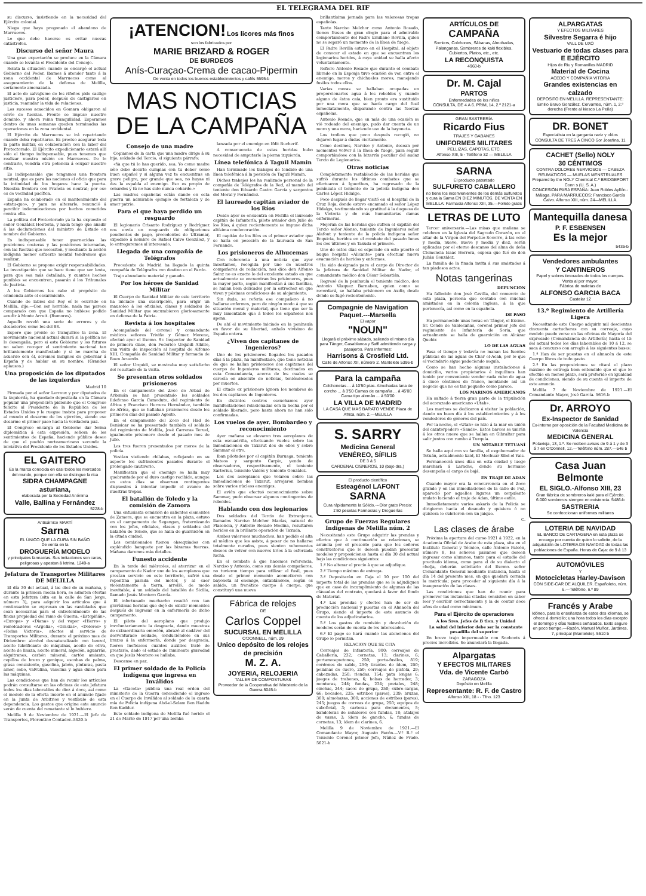EL TELEGRAMA DEL RIF
su discurso, insistiendo en la necesidad del Ejército colonial.
Niega que haya pregonado el abandono de Marruecos.
Lo que debe hacerse es evitar nuevas catástrofes.
Discurso del señor Maura
Una gran expectación se produce en la Cámara cuando se levanta el Presidente del Consejo.
Relata la situación cuando se encargó el actual Gobierno del Poder. Ibamos á atender tanto á la zona occidental de Marruecos como al aseguramiento de la defensa de Melilla, seriamente amenazada.
El acto de salvajismo de los rifeños pide castigo justiciero, para poder, después de castigarles en justicia, reanudar la vida de relaciones.
Los sucesos acaecidos en Gomara obligaron al envío de fuerzas. Pronto se impuso nuestro dominio, y ahora reina tranquilidad. Esperamos dentro de unas semanas queden terminadas las operaciones en la zona occidental.
El Ejército de Marruecos se irá repatriando cuando deba repatriarse. Es preciso asegurar toda la parte militar, en colaboración con la labor del Protectorado. El Ejército expedicionario estará allí sólo el tiempo indispensable, pues tenemos que realizar nuestra misión en Marruecos. De lo contrario, vendría otra potencia á ocupar nuestro sitio.
Es indispensable que tengamos una frontera neutral, que es para las naciones el oficio que para la intimidad de los hogares hace la puerta. Nuestra frontera con Francia es neutral; por eso es de vecindad pacífica.
España ha colaborado en el mantenimiento del «statu-quo», y para no alterarlo, renunció á percibir indemnizaciones por hechos cometidos contra ella.
La política del Protectorado ya la ha expuesto el señor González Hontoria, y nada tengo que añadir á las declaraciones del ministro de Estado en nombre del Gobierno.
Es indispensable tener guarnecidas las posiciones costeras y las posiciones internadas, con las fuerzas que necesiten, y mediante la acción indígena menor esfuerzo mental tendremos que realizar.
El Gobierno se propone exigir responsabilidades. La investigación que se hace tiene que ser lenta, para que sea más detallada, y cuantos hechos punibles se encuentren, pasarán á los Tribunales de Justicia.
A los Gobiernos les cabe el propósito de enmienda ante el escarmiento.
Cuando de labios del Rey oí lo ocurrido en Melilla, dije:—Con ser horrible, nada me parece comparado con que España no hubiese podido acudir á Monte Arruit. (Rumores).
Aquello reveló una serie de errores y de desaciertos como los del 98.
Espero que pronto se tranquilice la zona. El movimiento nacional actual durará si la política no lo desengaña, pero si este Gobierno y los futuros no saben recoger el sentimiento nacional tan brillantemente manifestado y si no marcha de acuerdo con él, seremos indignos de gobernar á España y de hablar en su nombre. (Grandes aplausos.)
Una proposición de los diputados de las izquierdas
Madrid 10
Firmada por el señor Lerroux y por diputados de la izquierda, ha quedado depositada en la Cámara popular una proposición pidiendo que el Congreso felicite al Presidente de la República de los Estados Unidos y le ruegue insista para proponer al mundo el desarme de los ejércitos, siendo ese desarme el primer paso hacia la verdadera paz.
El Congreso encarga al Gobierno dar forma diplomática á esta expresión, señora de los sentimientos de España, haciendo público deseo de que el pueblo norteamericano secunde la iniciativa del Presidente de los Estados Unidos.
EL GAITERO
Es la marca conocida en casi todos los mercados del mundo, porque con ella se distingue la rica
SIDRA CHAMPAGNE asturiana,
elaborada por la Sociedad Anónima
Valle, Ballina y Fernández
5228-b
Antisárnico MARTÍ
Sarna
EL ÚNICO QUE LA CURA SIN BAÑO
De venta en la
DROGUERÍA MODELO
y principales farmacias. Sus imitaciones son caras, peligrosas y apestan á letrina. 1249-a
Jefatura de Transportes Militares DE MELILLA
El día 30 del actual, á las diez de su mañana, y durante la primera media hora, se admiten ofertas en esta Jefatura (sita en la calle de San Jorge, número 3), para adquirir los artículos que á continuación se expresan en las cantidades que sean necesarias para el entretenimiento de las fincas propiedad del ramo de Guerra, «Estopiñán», «Europa» y «Diana» y del vapor «Hierro» y remolcadores «Argelia», «Gracias», «Dolores» y «Reina Victoria», afectos al servicio de Transportes Militares, durante el próximo mes de Diciembre: alcohol desnaturalizado con benzol, aceite lubrificante de máquinas, aceite de oliva, aceite de linaza, aceite mineral, algodón, aguarrás, alquitranes, carbón mineral, cartón amianto, cepillos de brezo y genique, escobas de palma, grasa consistente, gasolina, jabón, pinturas, pasta amor, sebo, valvulina, vaselina y agua dulce para las máquinas.
Las condiciones que han de reunir los artículos podrán consultarse en las oficinas de esta Jefatura todos los días laborables de diez á doce, así como el modelo de la oferta inserto en el anuncio fijado en la Junta de Arbitrios y vestíbulo de esta dependencia. Los gastos que origine este anuncio serán de cuenta del rematante si lo hubiere.
Melilla 9 de Noviembre de 1921.—El Jefe de Transportes, Florentino Contador.-5430-b
¡ATENCION! Los licores más finos
son los fabricados por
MARIE BRIZARD & ROGER
DE BURDEOS
Anís-Curaçao-Crema de cacao-Pipermin
De venta en todos los buenos establecimientos y cafés 5595-b
MAS NOTICIAS
DE LA CAMPAÑA
Consejo de una madre
Copiamos de la carta que una madre dirige á su hijo, soldado del Tercio, el siguiente párrafo:
«Ya que tú lo has querido, sea. Yo como madre sólo debo decirte cumplas con tu deber como buen español y si alguna vez te encuentras en grave peligro, por grande que sea, no huyas ni des la espalda al enemigo. Eso es propio de cobardes y tú no has sido nunca cobarde.»
Las madres españolas están dando en esta guerra un admirable ejemplo de fortaleza y de amor patrio.
Para el que haya perdido un resguardo
El legionario Crisanto Rodríguez y Rodríguez nos envía un resguardo de obligaciones pendientes de pago, procedentes de Ultramar, expedido á nombre de Rafael Calvo González, y lo entregaremos al interesado.
Llegada de una compañía de Telégrafos
Procedente de Madrid ha llegado la quinta compañía de Telégrafos con destino en el Pardo.
Trajo abundante material y ganado.
Por los héroes de Sanidad Militar
El Cuerpo de Sanidad Militar de este territorio ha iniciado una suscripción, para erigir un mausoleo á los oficiales, clases y soldados de Sanidad Militar que sucumbieron gloriosamente en defensa de la Patria.
Revista á los hospitales
Acompañado del coronel y comandante médicos señores Triviño y Gómez Moreno, efectuó ayer el Excmo. Sr. Inspector de Sanidad de primera clase, don Federico Urquidi Albillo, una visita de inspección al hospital de Alfonso XIII, Compañía de Sanidad Militar y farmacia de Buen Acuerdo.
El señor Urquidi, se mostraba muy satisfecho del resultado de la visita.
Se presentan otros soldados prisioneros
En el campamento del Zoco de Arbaá de Arkemán se han presentado los soldados Ildefonso García Camoduto, del regimiento de Africa y Francisco Herrera Hernández, también de Africa, que se hallaban prisioneros desde los primeros días del pasado Agosto.
En el campamento del Zoco del Had de Benisicar se ha presentado también el soldado del regimiento de Melilla, José Carreras Teruel, igualmente prisionero desde el pasado mes de Julio.
Los tres fueron presentados por moros de la policía.
Vestían vistiendo chilabas, reflejando en su aspecto los sufrimientos pasados durante el prolongado cautiverio.
Manifiestan que el enemigo se halla muy quebrantado por el duro castigo recibido, aunque en estos días se observan contingentes dispuestos á intentar impedir el avance de nuestras tropas.
El batallón de Toledo y la comisión de Zamora
Una entusiasta comisión de salientes elementos de Zamora, que se encuentra en la plaza, estuvo en el campamento de Segangan, fraternizando con los jefes, oficiales, clases y soldados del batallón de Toledo, que se halla de guarnición en la citada ciudad.
Los comisionados fueron obsequiados con espléndido banquete por las bizarras fuerzas. Mañana daremos más detalles.
Funesto accidente
En la tarde del miércoles, al aterrizar en el campamento de Nador uno de los aeroplanos que prestan servicio en este territorio, sufrió una repentina parada del motor, y al caer violentamente á tierra, arrolló, de modo inevitable, á un soldado del batallón de Sicilia, llamado Jesús Montero García.
El infortunado muchacho resultó con tan gravísimas heridas que dejó de existir momentos después de ingresar en la enfermería de dicho campamento.
El piloto del aeroplano que produjo involuntariamente la desgracia, dando muestras de extraordinaria emoción, abrazó al cadáver del desventurado soldado, conduciéndole en sus brazos á la enfermería, donde por desgracia, fueron ineficaces cuantos auxilios trató de prestarle, dado el estado de inminente gravedad en que Jesús Montero se hallaba.
Descanse en paz.
El primer soldado de la Policía indígena que ingresa en Inválidos
La «Gaceta» publica una real orden del ministerio de la Guerra concediendo el ingreso en el Cuerpo de Inválidos al soldado de la cuarta mía de Policía indígena Abd-el-Selam Ben Haddu Ben Kaddur.
Este soldado indígena de Melilla fué herido el 21 de Marzo de 1917 por una bomba
lanzada por el enemigo en Ifdit Bucherif.
A consecuencia de estas heridas hubo necesidad de amputarle la pierna izquierda.
Línea telefónica á Taguil Mamin
Han terminado los trabajos de tendido de una línea telefónica á la posición de Taguil Mamin.
Dichos trabajos los ha realizado personal de la compañía de Telégrafos de la Red, al mando del teniente don Eduardo Castro García y sargentos del Moral y Fernández.
El laureado capitán aviador de los Ríos
Desde ayer se encuentra en Melilla el laureado capitán de Infantería, piloto aviador don Julio de los Ríos, á quien recientemente se impuso dicha altísima condecoración.
El capitán de los Ríos es el primer aviador que se halla en posesión de la laureada de San Fernando.
Los prisioneros de Alhucemas
Con referencia á una noticia que ayer insertamos, recogida por uno de nuestros compañeros de redacción, nos dice don Alfonso Sainz no es exacto lo del excelente estado en que actualmente se encuentran los prisioneros, pues la mayor parte, según manifiestan á sus familias, se hallan bien delicados por la estrechez en que viven y pésimas condiciones de su alojamiento.
Sin duda, se refería ese compañero á no hallarse enfermos, pero de ningún modo á que su situación moral y material, que tiene que ser la muy lamentable que á todos los españoles nos apena.
De ahí el movimiento iniciado en la península en favor de su libertad, anhelo vivísimo de España entera.
¿Viven dos capitanes de Ingenieros?
Uno de los prisioneros llegados los pasados días á la plaza, ha manifestado, que tiene noticias de que se hallan prisioneros dos capitanes del cuerpo de Ingenieros militares, destinados en esta Comandancia, acerca de los cuales se carecía en absoluto de noticias, teniéndoseles por muertos.
El citado ex prisionero ignora los nombres de los dos capitanes de Ingenieros.
En distintos centros escuchamos ayer manifestaciones relacionadas con la hecha por el soldado liberado, pero hasta ahora no han sido confirmadas.
Los vuelos de ayer. Bombardeo y reconocimiento
Ayer mañana se elevaron tres aeroplanos de esta escuadrilla, efectuando vuelos sobre las inmediaciones de Taxarut dos de ellos y sobre Sammar el otro.
Iban pilotados por el capitán Buruaga, teniente Mateos y sargento Carpio, yendo de observadores, respectivamente, el teniente Sartorius, teniente Valdés y teniente González.
Los dos aeroplanos que volaron sobre las inmediaciones de Taxarut, arrojaron bombas sobre varios núcleos enemigos.
El avión que efectuó reconocimiento sobre Sammar, pudo observar algunos contingentes de rebeldes.
Hablando con dos legionarios
Dos soldados del Tercio de Extranjeros, llamados Narciso Melchor Macías, natural de Plasencia, y Antonio Rosado Medina, resultaron heridos en la brillante operación de Taxuda.
Ambos valerosos muchachos, han pedido el alta al médico que les asiste, á pesar de no hallarse totalmente curados, pues sienten vehementes deseos de volver con nuevos bríos á la esforzada lucha.
En el combate á que hacemos referencia, Narciso y Antonio, como sus demás compañeros, no tuvieron tiempo para utilizar el fusil, pues desde el primer momento acometieron con bayoneta al enemigo, entablándose, según es sabido, un frenético cuerpo á cuerpo, que constituyó una nueva
Fábrica de relojes
DE
Carlos Coppel
SUCURSAL EN MELILLA
O'DONNELL, núm. 29
Unico depósito de los relojes de precisión
M. Z. A.
JOYERIA, RELOJERIA
TALLER DE COMPOSTURAS
Proveedor de la Cooperativa del Ministerio de la Guerra 5045-b
brillantísima jornada para las valerosas tropas españolas.
Tanto Narciso Melchor como Antonio Rosado, tienen frases de gran elogio para el admirable comportamiento del Padre Emiliano Revilla, quien no se separó un momento de la línea de fuego.
El Padre Revilla estuvo en el Hospital, al objeto de conocer el estado en que se encuentran los legionarios heridos, á cuya unidad se halla afecto voluntariamente.
Refiere Antonio Rosado que durante el combate librado en la Esponja tuvo ocasión de ver, entre el enemigo, moros y chichuelos moros, manejando fusiles todos ellos.
Varias moras se hallaban ocupadas en proporcionarles agua á los rebeldes y cuando alguno de éstos caía, bien pronto era sustituído por una mora que se hacía cargo del fusil inmediatamente, disparando contra las fuerzas españolas.
Antonio Rosado, que en más de una ocasión se vió rodeado del enemigo, pudo dar cuenta de un moro y una mora, haciendo uso de la bayoneta.
Los trofeos que poco después recogió, no dejaron lugar á dudas ciertamente.
Como decimos, Narciso y Antonio, desean por momentos volver á la línea de fuego, para seguir comportándose con la bizarría peculiar del audaz Tercio de Legionarios.
Otras noticias
Completamente restablecido de las heridas que sufrió durante los últimos combates que se efectuaron á Igueriben, ha regresado de la península el teniente de la policía indígena don Carlos López Hidalgo.
Poco después de llegar visitó en el hospital de la Cruz Roja, donde estuvo encamado el señor López Hidalgo, testimoniando su gratitud á la duquesa de la Victoria y de más humanitarias damas enfermeras.
Mejoran de las heridas que sufren el capitán del Tercio señor Alonso, teniente de Ingenieros señor Alafont y teniente de la policía indígena señor Ecquicia, heridos en el combate del pasado lunes los dos últimos y en Taxuda el primero.
Uno de estos días es esperado en este puerto el buque hospital «Alicante» para efectuar nueva evacuación de heridos y enfermos.
Ha sido designado para el cargo de Director de la Jefatura de Sanidad Militar de Nador, el comandante médico don César Sebastián.
Regresó de la península el teniente médico, don Antonio Vázquez Barnabeu, quien como se recordará, se hallaba prisionero en Axdir, desde donde se fugó recientemente.
Compagnie de Navigation Paquet.---Marsella
El vapor
"NOUN"
Llegará el próximo sábado, saliendo el mismo día para Tánger, Casablanca y Saffi admitiendo carga y pasajeros. Para informes:
Harrisons & Crosfield Ltd.
Calle de Alfonso XII, número 2. Mantelete 5396-b
Para la campaña
Colchonetas ... á 10'50 ptas. Almohadas lana de corcho ... á 3'50 Camas de campaña ... á 45'00 Cama tipo alemán ... á 50'00
LA VILLA DE MADRID
LA CASA QUE MAS BARATO VENDE Plaza de Africa, núm. 2.—MELILLA
S. SARRY
Medicina General
VENÉREO, SÍFILIS
DE 3 á 5
CARDENAL CISNEROS, 10 (bajo dra.)
El producto científico
Esteagénol LAFONT
SARNA
Cura rápidamente la Sólido.---Olor grato Precio: 1'50 pesetas Farmacias y Droguerías
Grupo de Fuerzas Regulares Indígenas de Melilla núm. 2
Necesitando este Grupo adquirir las prendas y efectos que á continuación se relacionan, se anuncia por el presente para que los señores constructores que lo deseen puedan presentar modelos y proposiciones hasta el día 30 del actual bajo las condiciones siguientes:
1.ª No alterar el precio á que se adjudique.
2.ª Tiempo máximo de entrega.
3.ª Depositarán en Caja el 10 por 100 del importe total de las prendas que se le adjudiquen que en caso de incumplimiento de algunas de las cláusulas del contrato, quedará á favor del fondo de Material.
4.ª Las prendas y efectos han de ser de producción nacional y puestas en el Almacén del Grupo, siendo el importe de este anuncio de cuenta de los adjudicatarios.
5.ª Los gastos de remisión y devolución de modelos serán de cuenta de los interesados.
6.ª El pago se hará cuando las atenciones del Grupo lo permitan.
RELACION QUE SE CITA
Correajes de Infantería, 900; correajes de Caballería, 232; cornetas, 13; clarines, 6; portamosquetones, 250; porta-fusiles, 819; cordones de sable, 250; tirantes de ídem, 250; polainas de cuero, 250; correajes de pistola, 29; cabezadas, 250; riendas, 154; pata longas 6; juegos de trabones, 6; bolsas de herrador, 3; monturas, 244; fundas, 234; pretales, 248; cinchas, 244; sacos de grupa, 250; cubre-cargas, 66; bocados, 235; estribos (pares), 239; bruzas, 300; almohazas, 300; acciones de estribos (pares), 245; juegos de correas de grupa, 250; equipos de suboficial, 3; carteras para documentos, 5; bandoleras de señaleros con fundas, 18; atalajos de varas, 3; ídem de gancho, 6; fundas de cornetas, 13; ídem de clarines, 6.
Melilla 9 de Noviembre de 1921.—El Comandante Mayor, Augusto Pavón.—V.º B.º el Teniente Coronel primer Jefe, Núñez de Prado. 5621-b
ARTÍCULOS DE
CAMPAÑA
Somiers, Colchones, Sábanas, Almohadas, Palanganas, Sombreros de kaki flexibles, Cubiertos, Platos, etc., etc.
LA RECONQUISTA
4960-b
Dr. M. Cajal
PARTOS
Enfermedades de los niños
CONSULTA, DE 4 A 6. PRIM, 14, 2.º 2121-a
GRAN SASTRERÍA
Ricardo Fius
TRAJES Y GABANES
UNIFORMES MILITARES
PELLIZAS, CAPOTAS, ETC.
Alfonso XIII, 5 - Teléfono 32 — MELILLA
SARNA
El producto patentado
SULFURETO CABALLERO
no tiene los inconvenientes de los demás sulfuretos y cura la Sarna EN DIEZ MINUTOS. DE VENTA EN MELILLA: Farmacia Alfonso XIII, 35.—Folleto gratis
LETRAS DE LUTO
Tercer aniversario.—Las misas que mañana se celebren en la Iglesia del Sagrado Corazón, en el altar de la Virgen del Perpetuo Socorro, á las ocho y media, nueve, nueve y media y diez, serán aplicadas por el eterno descanso del alma de doña Clemencia Isaac Herrera, esposa que fué de don Julián González.
La familia de la finada invita á sus amistades á tan piadosos actos.
Notas tangerinas
DEFUNCION
Ha fallecido don José Cavilla, del comercio de esta plaza, persona que contaba con muchas amistades en la colonia inglesa, á la que pertenecía, así como en la española.
DE PASO
Ha permanecido unas horas en Tánger, el Excmo. Sr. Conde de Valdecañas, coronel primer jefe del regimiento de Infantería de Soria, que actualmente se halla de guarnición en Alcázar Quebir.
LO DE LAS AGUAS
Pasa el tiempo y todavía no manan las fuentes públicas de las aguas de Char el-Acab, por lo que el vecindario sigue padeciendo sequía.
Como se han hecho algunas instalaciones á domicilio, varios propietarios é inquilinos han tenido por conveniente vender cada cubo de agua á cinco céntimos de franco, montando así un negocio que no es tan pequeño como parece.
LOS MARINOS AMERICANOS
Ha saltado á tierra gran parte de la tripulación del acorazado americano «Utah».
Los marinos se dedicaron á visitar la población, dando un buen día á los establecimientos y á los vendedores de géneros del país.
Por la noche, el «Utah» se hizo á la mar en unión del cazatorpedero «Sands». Estos barcos se unirán á los otros nueve que se hallan en Gibraltar para salir juntos con rumbo á Turquía.
UN NOTABLE TETUANÍ
Se halla aquí con su familia, el exgobernador de Tetuán, actualmente kaid, El Mechuar Sibd-el Yais.
Permanecerá unos días en esta ciudad y luego marchará á Larache, donde su hermano desempeña el cargo de bajá.
EN TRAJE DE ADAN
Cuando mayor era la concurrencia en el Zoco grande y en las inmediaciones de la calle de Fez, apareció por aquellos lugares un corpulento mulato luciendo el traje de Adan, último estilo.
Inmediatamente varios askaris de la Policía se dirigieron hacia el desnudo y quisiera ó no quisiera le cubrieron con un jaique.
C.
Las clases de árabe
Próxima la apertura del curso 1921 á 1922, en la Academia Oficial de Arabe de esta plaza, sita en el Instituto General y Técnico, calle Antonio Falcón, número 8, los señores paisanos que deseen ingresar como alumnos, tanto para el estudio del precitado idioma, como para el de su dialecto el chelja, deberán solicitarlo del Excmo. señor Comandante General mediante instancia, hasta el día 14 del presente mes, en que quedará cerrada la matrícula; para proceder al siguiente día á la inauguración de las clases.
Las condiciones que han de reunir para promover las instancias citadas consisten en saber leer y escribir correctamente y la de contar doce años de edad como mínimum.
Para el Ejército de operaciones
A los Sres. Jefes de B tlon. y Unidad
La salud del inferior debe ser la constante pesadilla del superior
En breve trajo impermeable con Snoboots á precios increíbles. Se anunciará la llegada.
Alpargatas
Y EFECTOS MILITARES
Vda. de Vicente Carbó
ZARAGOZA
Depósito en Melilla
Representante: R. F. de Castro
Alfonso XIII, 18 - - Tfno. 123
ALPARGATAS
Y EFECTOS MILITARES
Silvestre Segarra é hijo
VALL DE UXÓ
Vestuario de todas clases para E EJÉRCITO
Hijos de Riu y Romanillos MADRID
Material de Cocina
ACEDO Y COMPAÑÍA VITORIA
Grandes existencias en calzado
DEPÓSITO EN MELILLA. REPRESENTANTE: Emilio Bravo González. Cervantes, núm. 1, 2.º derecha (Frente al kiosco La Peña)
DR. BONET
Especialista en la garganta nariz y oídos
CONSULTA DE TRES A CINCO Sor Josefina, 11
CACHET (Sello) NOLY
30 CÉNTIMOS
CONTRA DOLORES NERVIOSOS — CABEZA REUMÁTICOS — MUELAS MENSTRUALES
Prepared by the NOLY Chemical C.º BRIDGEPORT Conn s (U. S. A.)
CONCESIÓN PARA ESPAÑA: Juan Robles Ayllón.-Málaga. PARA MARRUECOS: Francisco García Calvo. Alfonso XIII, núm. 24—MELILLA.
Mantequilla danesa
P. F. ESBENSEN
Es la mejor
5435-b
Vendedores ambulantes
Y CANTINEROS
Papel y sobres timorados de todos los cuerpos. Venta al por mayor.
Fábrica de maletas de
ALFONSO GARCIA BACA
Castelar 12
13.º Regimiento de Artillería Ligera
Necesitando este Cuerpo adquirir mil doscientas cincuenta cartucheras con su correaje, cuyo modelo puede verse en las oficinas de Mayoría del expresado (Comandancia de Artillería) hasta el 15 del actual todos los días laborables de 10 á 12, se saca á concurso con arreglo á las siguientes bases:
1.ª Han de ser puestas en el almacén de este Cuerpo libres de todo gasto.
2.ª En las proposiciones se citará el plazo máximo de entrega bien entendido que el que lo efectúe en menos plazo, será preferido en igualdad de condiciones, siendo de su cuenta el importe de este anuncio.
Melilla 7 de Noviembre de 1921.—El Comandante Mayor, José García. 5616-b
Dr. ARROYO
Ex-Inspector de Sanidad
Ex-interno por oposición de la Facultad Medicina de Valencia
MEDICINA GENERAL
Polavieja, 13, 1.º. Se reciben avisos de 9 á 1 y de 3 á 7 en O'Donnell, 12.—Teléfono núm. 287.—546 b
Casa Juan Belmonte
EL SIGLO.-Alfonso XIII, 23
Gran fábrica de sombreros kaki para el Ejército. 6.000 sombreros siempre en existencia. 5486-b
SASTRERIA
Se confeccionan uniformes militares
LOTERIA DE NAVIDAD
EL BANCO DE CARTAGENA en esta plaza se encarga por cuenta de quien lo solicite, de la adquisición de LOTERIA DE NAVIDAD de todas las poblaciones de España. Horas de Caja: de 9 á 13
AUTOMÓVILES
Y
Motocicletas Harley-Davison
CON SIDE-CAR DE ALQUILER. Españoleto, núm. 6.—Teléfono, n.º 89
Francés y Arabe
Idóneo, para la enseñanza de estos dos idiomas, se ofrece á domicilio; una hora todos los días excepto el domingo y días festivos señalados. Exito seguro en poco tiempo.—Razón, Manuel Muñoz, Jardines, 7, principal (Mantelete). 5510 b